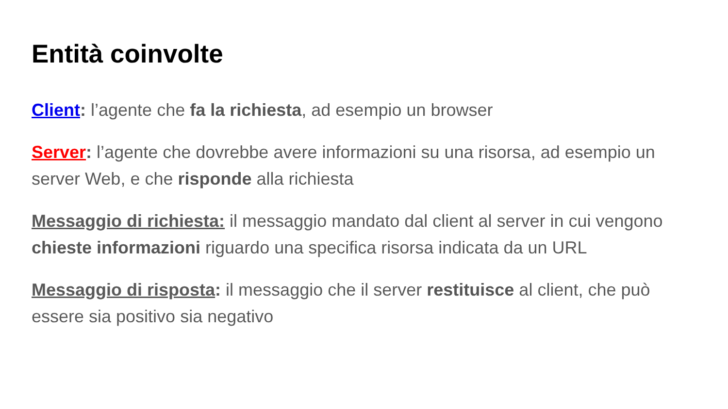Entità coinvolte
Client: l’agente che fa la richiesta, ad esempio un browser
Server: l’agente che dovrebbe avere informazioni su una risorsa, ad esempio un server Web, e che risponde alla richiesta
Messaggio di richiesta: il messaggio mandato dal client al server in cui vengono chieste informazioni riguardo una specifica risorsa indicata da un URL
Messaggio di risposta: il messaggio che il server restituisce al client, che può essere sia positivo sia negativo